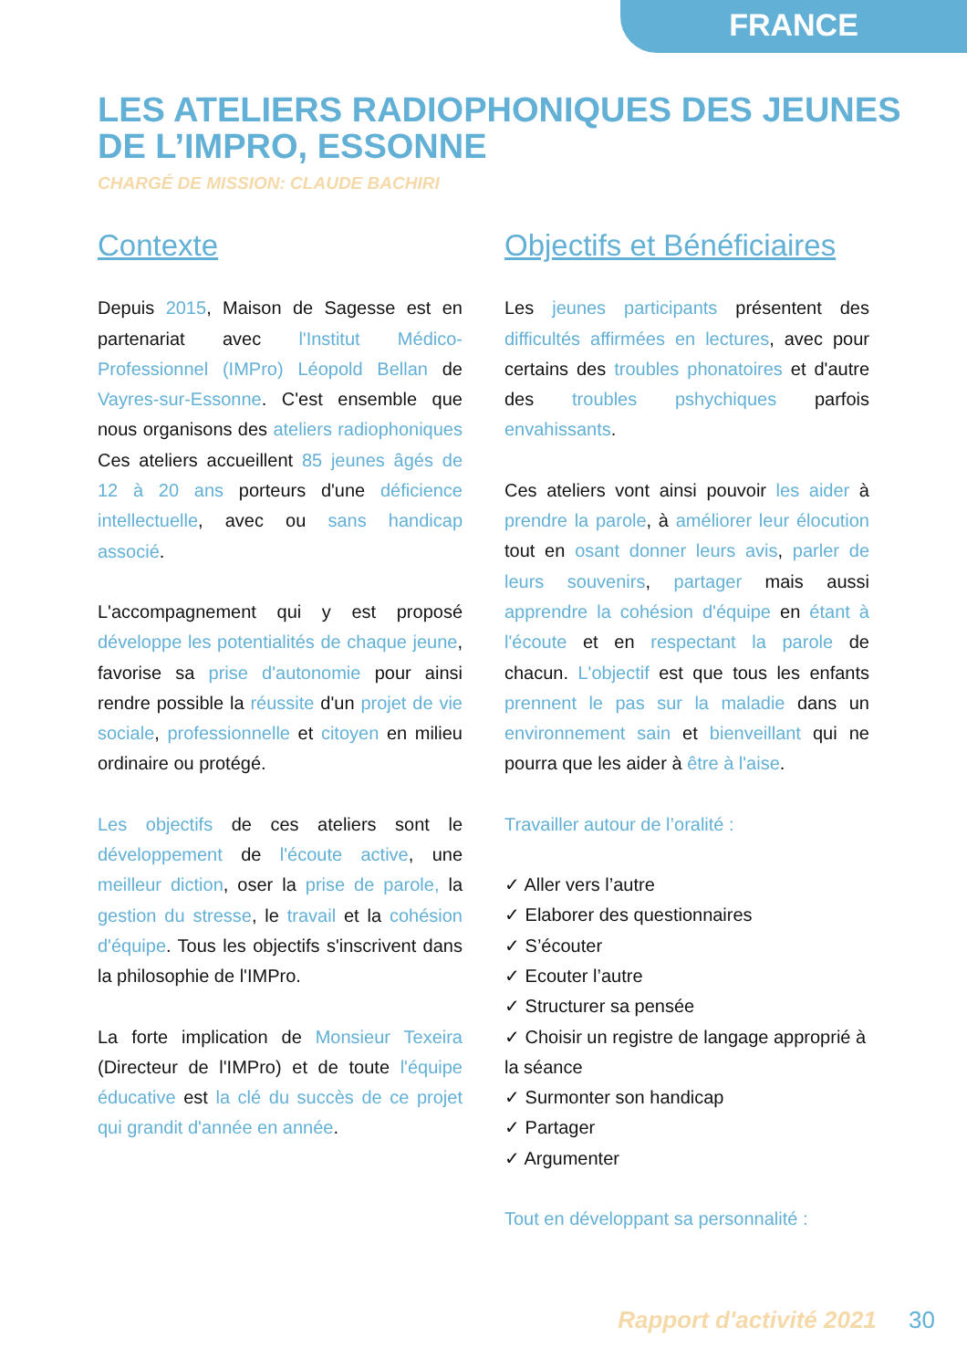FRANCE
LES ATELIERS RADIOPHONIQUES DES JEUNES DE L’IMPRO, ESSONNE
CHARGÉ DE MISSION: CLAUDE BACHIRI
Contexte
Depuis 2015, Maison de Sagesse est en partenariat avec l'Institut Médico-Professionnel (IMPro) Léopold Bellan de Vayres-sur-Essonne. C'est ensemble que nous organisons des ateliers radiophoniques Ces ateliers accueillent 85 jeunes âgés de 12 à 20 ans porteurs d'une déficience intellectuelle, avec ou sans handicap associé.
L'accompagnement qui y est proposé développe les potentialités de chaque jeune, favorise sa prise d'autonomie pour ainsi rendre possible la réussite d'un projet de vie sociale, professionnelle et citoyen en milieu ordinaire ou protégé.
Les objectifs de ces ateliers sont le développement de l'écoute active, une meilleur diction, oser la prise de parole, la gestion du stresse, le travail et la cohésion d'équipe. Tous les objectifs s'inscrivent dans la philosophie de l'IMPro.
La forte implication de Monsieur Texeira (Directeur de l'IMPro) et de toute l'équipe éducative est la clé du succès de ce projet qui grandit d'année en année.
Objectifs et Bénéficiaires
Les jeunes participants présentent des difficultés affirmées en lectures, avec pour certains des troubles phonatoires et d'autre des troubles pshychiques parfois envahissants.
Ces ateliers vont ainsi pouvoir les aider à prendre la parole, à améliorer leur élocution tout en osant donner leurs avis, parler de leurs souvenirs, partager mais aussi apprendre la cohésion d'équipe en étant à l'écoute et en respectant la parole de chacun. L'objectif est que tous les enfants prennent le pas sur la maladie dans un environnement sain et bienveillant qui ne pourra que les aider à être à l'aise.
Travailler autour de l’oralité :
✓ Aller vers l’autre
✓ Elaborer des questionnaires
✓ S’écouter
✓ Ecouter l’autre
✓ Structurer sa pensée
✓ Choisir un registre de langage approprié à la séance
✓ Surmonter son handicap
✓ Partager
✓ Argumenter
Tout en développant sa personnalité :
Rapport d'activité 2021 30